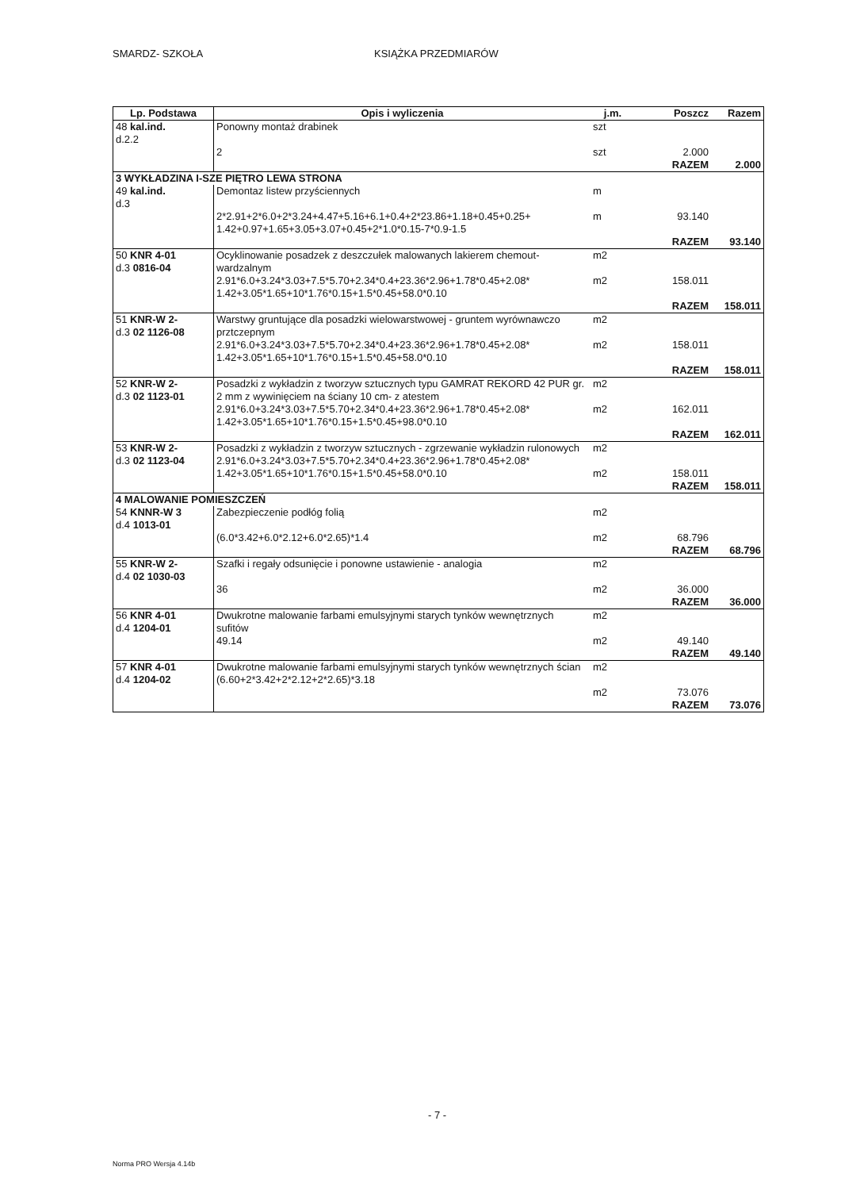SMARDZ- SZKOŁA KSIĄŻKA PRZEDMIARÓW
| Lp. Podstawa | Opis i wyliczenia | j.m. | Poszcz | Razem |
| --- | --- | --- | --- | --- |
| 48 kal.ind. d.2.2 | Ponowny montaż drabinek 2 | szt szt | 2.000 | |
| | | | RAZEM | 2.000 |
| 3 WYKŁADZINA I-SZE PIĘTRO LEWA STRONA | | | | |
| 49 kal.ind. d.3 | Demontaz listew przyściennych 2*2.91+2*6.0+2*3.24+4.47+5.16+6.1+0.4+2*23.86+1.18+0.45+0.25+ 1.42+0.97+1.65+3.05+3.07+0.45+2*1.0*0.15-7*0.9-1.5 | m m | 93.140 | |
| | | | RAZEM | 93.140 |
| 50 KNR 4-01 d.3 0816-04 | Ocyklinowanie posadzek z deszczułek malowanych lakierem chemout-wardzalnym 2.91*6.0+3.24*3.03+7.5*5.70+2.34*0.4+23.36*2.96+1.78*0.45+2.08* 1.42+3.05*1.65+10*1.76*0.15+1.5*0.45+58.0*0.10 | m2 m2 | 158.011 | |
| | | | RAZEM | 158.011 |
| 51 KNR-W 2- d.3 02 1126-08 | Warstwy gruntujące dla posadzki wielowarstwowej - gruntem wyrównawczo prztczepnym 2.91*6.0+3.24*3.03+7.5*5.70+2.34*0.4+23.36*2.96+1.78*0.45+2.08* 1.42+3.05*1.65+10*1.76*0.15+1.5*0.45+58.0*0.10 | m2 m2 | 158.011 | |
| | | | RAZEM | 158.011 |
| 52 KNR-W 2- d.3 02 1123-01 | Posadzki z wykładzin z tworzyw sztucznych typu GAMRAT REKORD 42 PUR gr. 2 mm z wywinięciem na ściany 10 cm- z atestem 2.91*6.0+3.24*3.03+7.5*5.70+2.34*0.4+23.36*2.96+1.78*0.45+2.08* 1.42+3.05*1.65+10*1.76*0.15+1.5*0.45+98.0*0.10 | m2 m2 | 162.011 | |
| | | | RAZEM | 162.011 |
| 53 KNR-W 2- d.3 02 1123-04 | Posadzki z wykładzin z tworzyw sztucznych - zgrzewanie wykładzin rulonowych 2.91*6.0+3.24*3.03+7.5*5.70+2.34*0.4+23.36*2.96+1.78*0.45+2.08* 1.42+3.05*1.65+10*1.76*0.15+1.5*0.45+58.0*0.10 | m2 m2 | 158.011 | |
| | | | RAZEM | 158.011 |
| 4 MALOWANIE POMIESZCZEŃ | | | | |
| 54 KNNR-W 3 d.4 1013-01 | Zabezpieczenie podłóg folią (6.0*3.42+6.0*2.12+6.0*2.65)*1.4 | m2 m2 | 68.796 | |
| | | | RAZEM | 68.796 |
| 55 KNR-W 2- d.4 02 1030-03 | Szafki i regały odsunięcie i ponowne ustawienie - analogia 36 | m2 m2 | 36.000 | |
| | | | RAZEM | 36.000 |
| 56 KNR 4-01 d.4 1204-01 | Dwukrotne malowanie farbami emulsyjnymi starych tynków wewnętrznych sufitów 49.14 | m2 m2 | 49.140 | |
| | | | RAZEM | 49.140 |
| 57 KNR 4-01 d.4 1204-02 | Dwukrotne malowanie farbami emulsyjnymi starych tynków wewnętrznych ścian (6.60+2*3.42+2*2.12+2*2.65)*3.18 | m2 m2 | 73.076 | |
| | | | RAZEM | 73.076 |
- 7 -
Norma PRO Wersja 4.14b